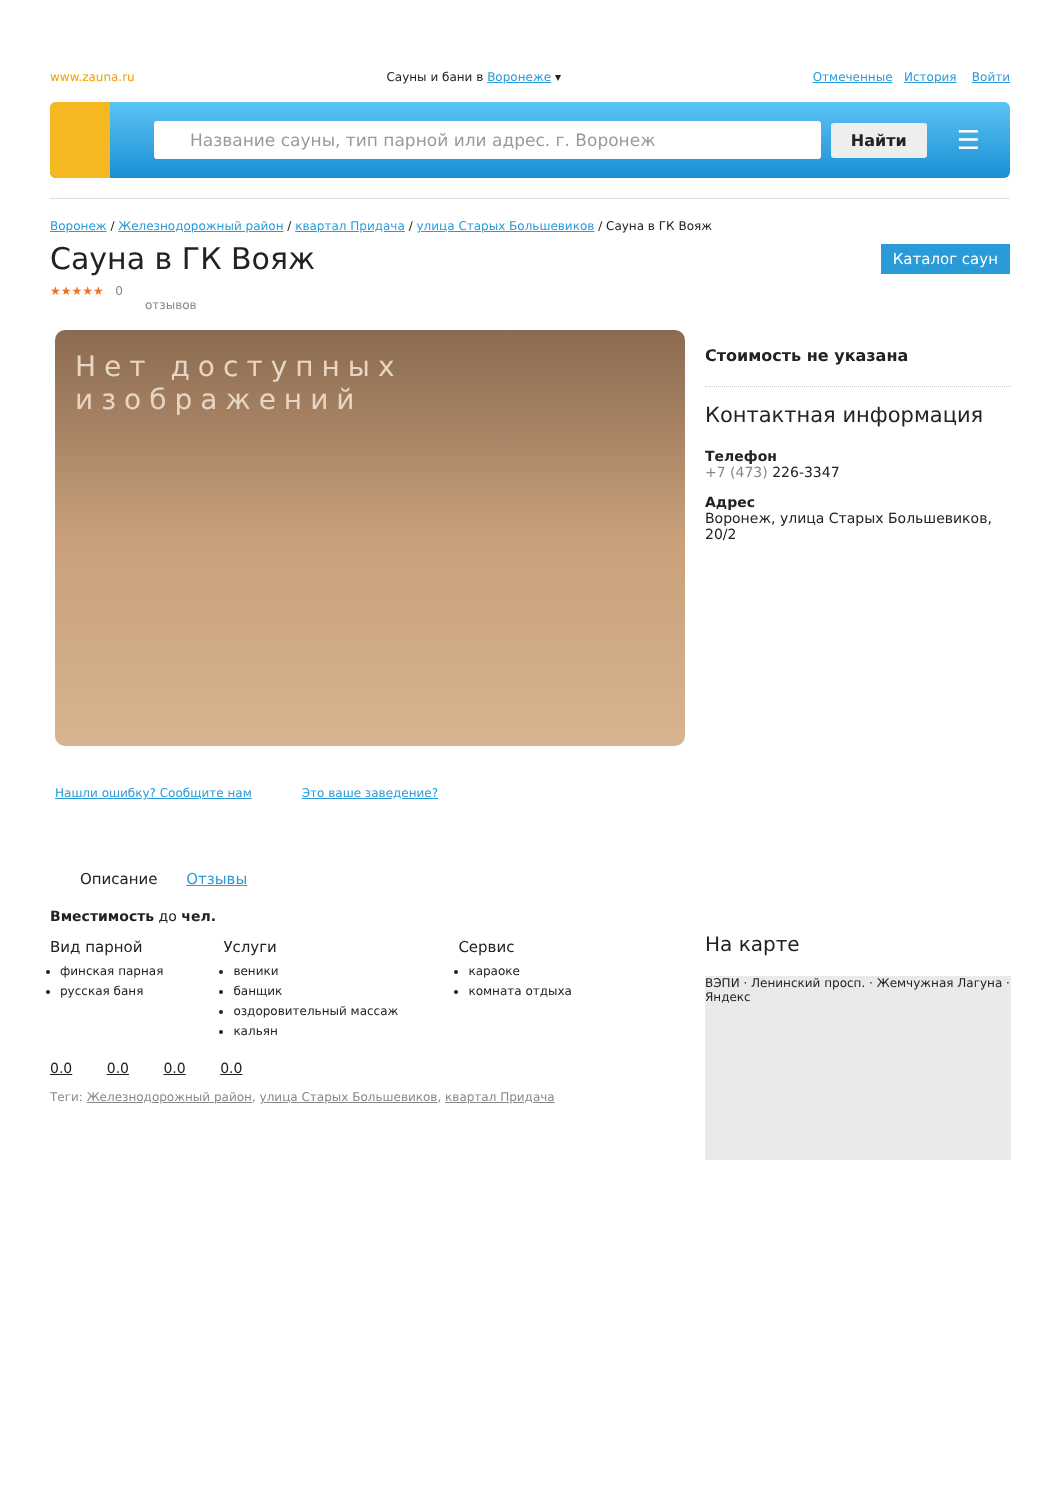www.zauna.ru Сауны и бани в Воронеже ▾ Отмеченные История Войти
Название сауны, тип парной или адрес. г. Воронеж
Найти ☰
Воронеж / Железнодорожный район / квартал Придача / улица Старых Большевиков / Сауна в ГК Вояж
Сауна в ГК Вояж
Каталог саун
★★★★★ 0
отзывов
Нет доступных изображений
Нашли ошибку? Сообщите нам Это ваше заведение?
Описание Отзывы
Вместимость до чел.
Вид парной
финская парная
русская баня
Услуги
веники
банщик
оздоровительный массаж
кальян
Сервис
караоке
комната отдыха
0.0 0.0 0.0 0.0
Теги: Железнодорожный район, улица Старых Большевиков, квартал Придача
Стоимость не указана
Контактная информация
Телефон
+7 (473) 226-3347
Адрес
Воронеж, улица Старых Большевиков, 20/2
На карте
ВЭПИ · Ленинский просп. · Жемчужная Лагуна · Яндекс